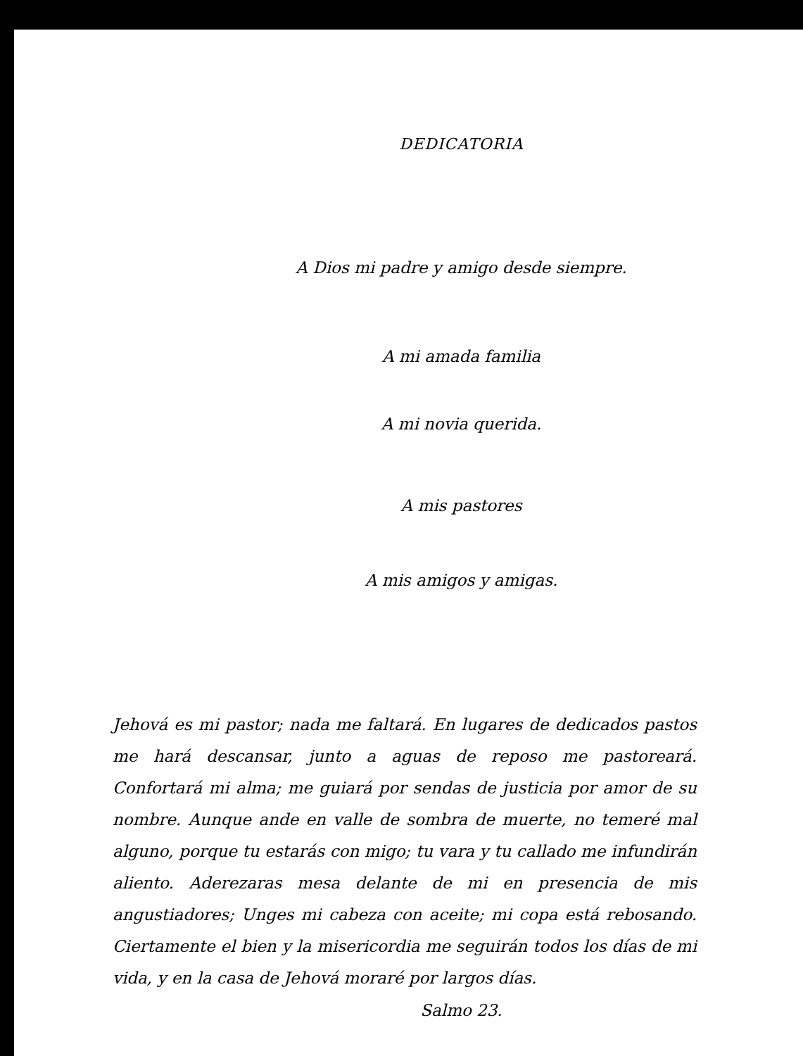DEDICATORIA
A Dios mi padre y amigo desde siempre.
A mi amada familia
A mi novia querida.
A mis pastores
A mis amigos y amigas.
Jehová es mi pastor; nada me faltará. En lugares de dedicados pastos me hará descansar, junto a aguas de reposo me pastoreará. Confortará mi alma; me guiará por sendas de justicia por amor de su nombre. Aunque ande en valle de sombra de muerte, no temeré mal alguno, porque tu estarás con migo; tu vara y tu callado me infundirán aliento. Aderezaras mesa delante de mi en presencia de mis angustiadores; Unges mi cabeza con aceite; mi copa está rebosando. Ciertamente el bien y la misericordia me seguirán todos los días de mi vida, y en la casa de Jehová moraré por largos días.
Salmo 23.